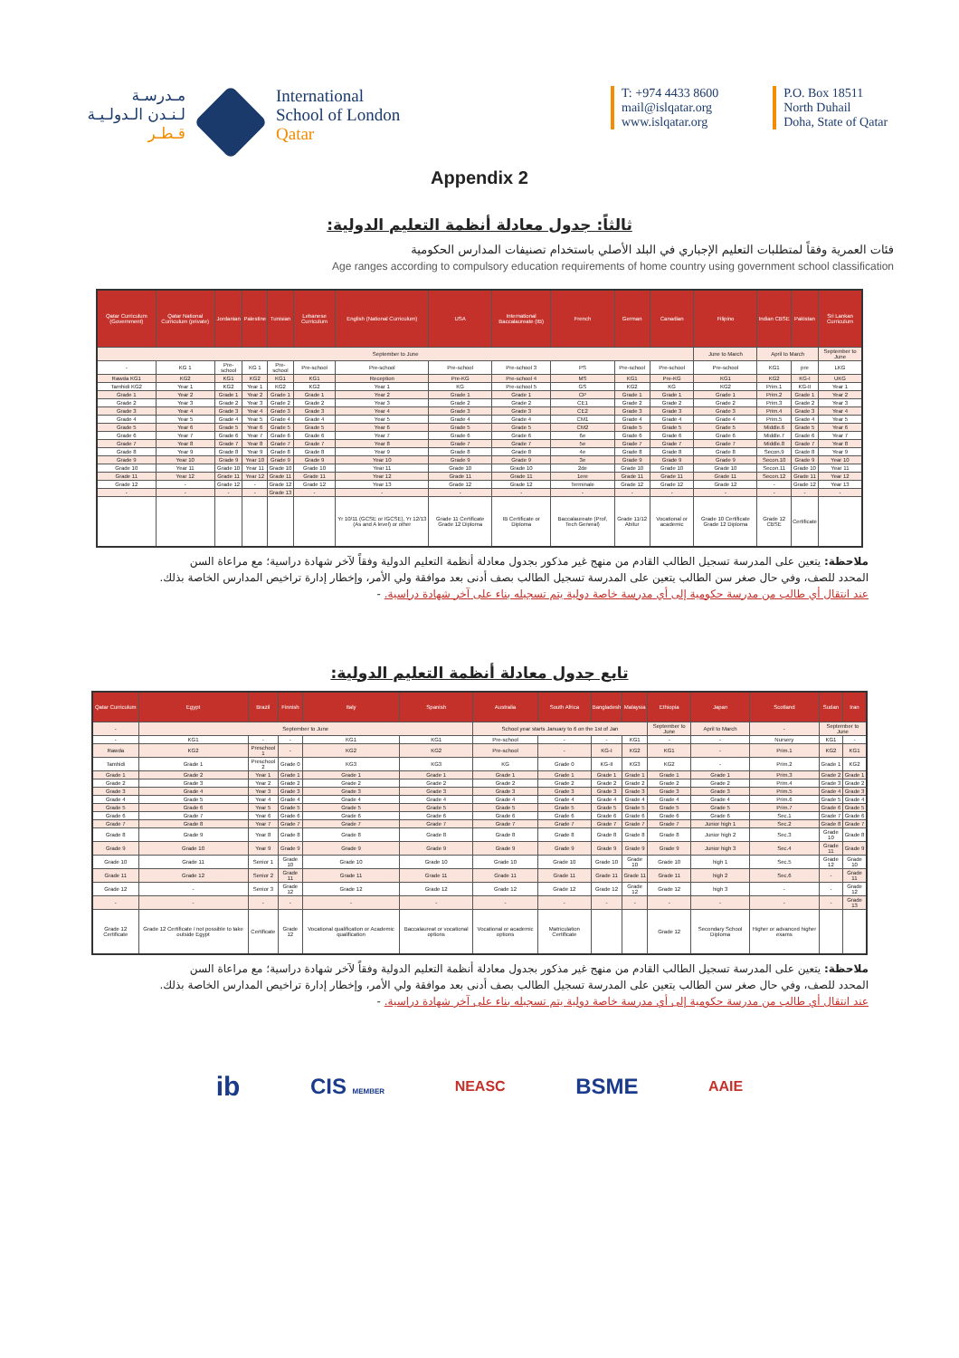مـدرسـة
لـنـدن الـدولـيـة
قـطـر
International
School of London
Qatar
T: +974 4433 8600
mail@islqatar.org
www.islqatar.org
P.O. Box 18511
North Duhail
Doha, State of Qatar
Appendix 2
ثالثاً: جدول معادلة أنظمة التعليم الدولية:
فئات العمرية وفقاً لمتطلبات التعليم الإجباري في البلد الأصلي باستخدام تصنيفات المدارس الحكومية
Age ranges according to compulsory education requirements of home country using government school classification
| Qatar Curriculum (Government) | Qatar National Curriculum (private) | Jordanian | Palestine | Tunisian | Lebanese Curriculum | English (National Curriculum) | USA | International Baccalaureate (IB) | French | German | Canadian | Filipino | Indian CBSE | Pakistan | Sri Lankan Curriculum |
| --- | --- | --- | --- | --- | --- | --- | --- | --- | --- | --- | --- | --- | --- | --- | --- |
| September to June | | | | | | | | | | | | June to March | April to March | | September to June |
| - | KG 1 | Pre-school | KG 1 | Pre-school | Pre-school | Pre-school | Pre-school | Pre-school 3 | PS | Pre-school | Pre-school | Pre-school | KG1 | pre | LKG |
| Rawda KG1 | KG2 | KG1 | KG2 | KG1 | KG1 | Reception | Pre-KG | Pre-school 4 | MS | KG1 | Pre-KG | KG1 | KG2 | KG-I | UKG |
| Tamhidi KG2 | Year 1 | KG2 | Year 1 | KG2 | KG2 | Year 1 | KG | Pre-school 5 | GS | KG2 | KG | KG2 | Prim.1 | KG-II | Year 1 |
| Grade 1 | Year 2 | Grade 1 | Year 2 | Grade 1 | Grade 1 | Year 2 | Grade 1 | Grade 1 | CP | Grade 1 | Grade 1 | Grade 1 | Prim.2 | Grade 1 | Year 2 |
| Grade 2 | Year 3 | Grade 2 | Year 3 | Grade 2 | Grade 2 | Year 3 | Grade 2 | Grade 2 | CE1 | Grade 2 | Grade 2 | Grade 2 | Prim.3 | Grade 2 | Year 3 |
| Grade 3 | Year 4 | Grade 3 | Year 4 | Grade 3 | Grade 3 | Year 4 | Grade 3 | Grade 3 | CE2 | Grade 3 | Grade 3 | Grade 3 | Prim.4 | Grade 3 | Year 4 |
| Grade 4 | Year 5 | Grade 4 | Year 5 | Grade 4 | Grade 4 | Year 5 | Grade 4 | Grade 4 | CM1 | Grade 4 | Grade 4 | Grade 4 | Prim.5 | Grade 4 | Year 5 |
| Grade 5 | Year 6 | Grade 5 | Year 6 | Grade 5 | Grade 5 | Year 6 | Grade 5 | Grade 5 | CM2 | Grade 5 | Grade 5 | Grade 5 | Middle.6 | Grade 5 | Year 6 |
| Grade 6 | Year 7 | Grade 6 | Year 7 | Grade 6 | Grade 6 | Year 7 | Grade 6 | Grade 6 | 6e | Grade 6 | Grade 6 | Grade 6 | Middle.7 | Grade 6 | Year 7 |
| Grade 7 | Year 8 | Grade 7 | Year 8 | Grade 7 | Grade 7 | Year 8 | Grade 7 | Grade 7 | 5e | Grade 7 | Grade 7 | Grade 7 | Middle.8 | Grade 7 | Year 8 |
| Grade 8 | Year 9 | Grade 8 | Year 9 | Grade 8 | Grade 8 | Year 9 | Grade 8 | Grade 8 | 4e | Grade 8 | Grade 8 | Grade 8 | Secon.9 | Grade 8 | Year 9 |
| Grade 9 | Year 10 | Grade 9 | Year 10 | Grade 9 | Grade 9 | Year 10 | Grade 9 | Grade 9 | 3e | Grade 9 | Grade 9 | Grade 9 | Secon.10 | Grade 9 | Year 10 |
| Grade 10 | Year 11 | Grade 10 | Year 11 | Grade 10 | Grade 10 | Year 11 | Grade 10 | Grade 10 | 2de | Grade 10 | Grade 10 | Grade 10 | Secon.11 | Grade 10 | Year 11 |
| Grade 11 | Year 12 | Grade 11 | Year 12 | Grade 11 | Grade 11 | Year 12 | Grade 11 | Grade 11 | 1ere | Grade 11 | Grade 11 | Grade 11 | Secon.12 | Grade 11 | Year 12 |
| Grade 12 | - | Grade 12 | - | Grade 12 | Grade 12 | Year 13 | Grade 12 | Grade 12 | Terminale | Grade 12 | Grade 12 | Grade 12 | - | Grade 12 | Year 13 |
| - | - | - | - | Grade 13 | - | - | - | - | - | - | - | - | - | - | - |
| | | | | | | Yr 10/11 (GCSE or IGCSE), Yr 12/13 (As and A level) or other | Grade 11 Certificate Grade 12 Diploma | IB Certificate or Diploma | Baccalaureate (Prof, Tech General) | Grade 11/12 Abitur | Vocational or academic | Grade 10 Certificate Grade 12 Diploma | Grade 12 CBSE | Certificate | |
ملاحظة: يتعين على المدرسة تسجيل الطالب القادم من منهج غير مذكور بجدول معادلة أنظمة التعليم الدولية وفقاً لآخر شهادة دراسية؛ مع مراعاة السن
المحدد للصف، وفي حال صغر سن الطالب يتعين على المدرسة تسجيل الطالب بصف أدنى بعد موافقة ولي الأمر، وإخطار إدارة تراخيص المدارس الخاصة بذلك.
عند انتقال أي طالب من مدرسة حكومية إلى أي مدرسة خاصة دولية يتم تسجيله بناء على آخر شهادة دراسية. -
تابع جدول معادلة أنظمة التعليم الدولية:
| Qatar Curriculum | Egypt | Brazil | Finnish | Italy | Spanish | Australia | South Africa | Bangladesh | Malaysia | Ethiopia | Japan | Scotland | Sudan | Iran |
| --- | --- | --- | --- | --- | --- | --- | --- | --- | --- | --- | --- | --- | --- | --- |
| - | September to June | | | | | School year starts January to 6 on the 1st of Jan | | | | September to June | April to March | - | September to June | |
| - | KG1 | - | - | KG1 | KG1 | Pre-school | - | - | KG1 | - | - | Nursery | KG1 | - |
| Rawda | KG2 | Preschool 1 | - | KG2 | KG2 | Pre-school | - | KG-I | KG2 | KG1 | - | Prim.1 | KG2 | KG1 |
| Tamhidi | Grade 1 | Preschool 2 | Grade 0 | KG3 | KG3 | KG | Grade 0 | KG-II | KG3 | KG2 | - | Prim.2 | Grade 1 | KG2 |
| Grade 1 | Grade 2 | Year 1 | Grade 1 | Grade 1 | Grade 1 | Grade 1 | Grade 1 | Grade 1 | Grade 1 | Grade 1 | Grade 1 | Prim.3 | Grade 2 | Grade 1 |
| Grade 2 | Grade 3 | Year 2 | Grade 2 | Grade 2 | Grade 2 | Grade 2 | Grade 2 | Grade 2 | Grade 2 | Grade 2 | Grade 2 | Prim.4 | Grade 3 | Grade 2 |
| Grade 3 | Grade 4 | Year 3 | Grade 3 | Grade 3 | Grade 3 | Grade 3 | Grade 3 | Grade 3 | Grade 3 | Grade 3 | Grade 3 | Prim.5 | Grade 4 | Grade 3 |
| Grade 4 | Grade 5 | Year 4 | Grade 4 | Grade 4 | Grade 4 | Grade 4 | Grade 4 | Grade 4 | Grade 4 | Grade 4 | Grade 4 | Prim.6 | Grade 5 | Grade 4 |
| Grade 5 | Grade 6 | Year 5 | Grade 5 | Grade 5 | Grade 5 | Grade 5 | Grade 5 | Grade 5 | Grade 5 | Grade 5 | Grade 5 | Prim.7 | Grade 6 | Grade 5 |
| Grade 6 | Grade 7 | Year 6 | Grade 6 | Grade 6 | Grade 6 | Grade 6 | Grade 6 | Grade 6 | Grade 6 | Grade 6 | Grade 6 | Sec.1 | Grade 7 | Grade 6 |
| Grade 7 | Grade 8 | Year 7 | Grade 7 | Grade 7 | Grade 7 | Grade 7 | Grade 7 | Grade 7 | Grade 7 | Grade 7 | Junior high 1 | Sec.2 | Grade 8 | Grade 7 |
| Grade 8 | Grade 9 | Year 8 | Grade 8 | Grade 8 | Grade 8 | Grade 8 | Grade 8 | Grade 8 | Grade 8 | Grade 8 | Junior high 2 | Sec.3 | Grade 10 | Grade 8 |
| Grade 9 | Grade 10 | Year 9 | Grade 9 | Grade 9 | Grade 9 | Grade 9 | Grade 9 | Grade 9 | Grade 9 | Grade 9 | Junior high 3 | Sec.4 | Grade 11 | Grade 9 |
| Grade 10 | Grade 11 | Senior 1 | Grade 10 | Grade 10 | Grade 10 | Grade 10 | Grade 10 | Grade 10 | Grade 10 | Grade 10 | high 1 | Sec.5 | Grade 12 | Grade 10 |
| Grade 11 | Grade 12 | Senior 2 | Grade 11 | Grade 11 | Grade 11 | Grade 11 | Grade 11 | Grade 11 | Grade 11 | Grade 11 | high 2 | Sec.6 | - | Grade 11 |
| Grade 12 | - | Senior 3 | Grade 12 | Grade 12 | Grade 12 | Grade 12 | Grade 12 | Grade 12 | Grade 12 | Grade 12 | high 3 | - | - | Grade 12 |
| - | - | - | - | - | - | - | - | - | - | - | - | - | - | Grade 13 |
| Grade 12 Certificate | Grade 12 Certificate / not possible to take outside Egypt | Certificate | Grade 12 | Vocational qualification or Academic qualification | Baccalaureat or vocational options | Vocational or academic options | Matriculation Certificate | | | Grade 12 | Secondary School Diploma | Higher or advanced higher exams | | |
ملاحظة: يتعين على المدرسة تسجيل الطالب القادم من منهج غير مذكور بجدول معادلة أنظمة التعليم الدولية وفقاً لآخر شهادة دراسية؛ مع مراعاة السن
المحدد للصف، وفي حال صغر سن الطالب يتعين على المدرسة تسجيل الطالب بصف أدنى بعد موافقة ولي الأمر، وإخطار إدارة تراخيص المدارس الخاصة بذلك.
عند انتقال أي طالب من مدرسة حكومية إلى أي مدرسة خاصة دولية يتم تسجيله بناء على آخر شهادة دراسية. -
ib CIS MEMBER NEASC BSME AAIE